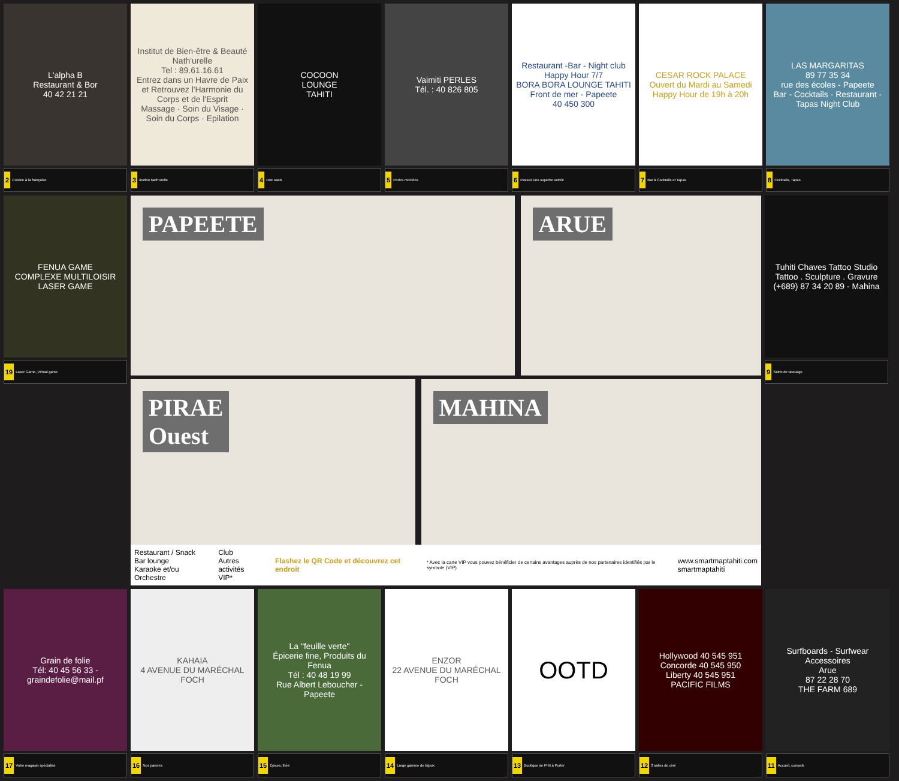L'alpha B
Restaurant & Bor
40 42 21 21
2 Cuisine à la française
Institut de Bien-être & Beauté Nath'urelle
Tel : 89.61.16.61
Entrez dans un Havre de Paix et Retrouvez l'Harmonie du Corps et de l'Esprit
Massage · Soin du Visage · Soin du Corps · Epilation
3 Institut Nath'urelle
COCOON
LOUNGE
TAHITI
4 Une oasis
Vaimiti PERLES
Tél. : 40 826 805
5 Perles montées
Restaurant -Bar - Night club
Happy Hour 7/7
BORA BORA LOUNGE TAHITI
Front de mer - Papeete
40 450 300
6 Passez une superbe soirée
CESAR ROCK PALACE
Ouvert du Mardi au Samedi
Happy Hour de 19h à 20h
7 Bar à Cocktails et Tapas
LAS MARGARITAS
89 77 35 34
rue des écoles - Papeete
Bar - Cocktails - Restaurant - Tapas Night Club
8 Cocktails, Tapas
FENUA GAME
COMPLEXE MULTILOISIR
LASER GAME
19 Laser Game, Virtual game
PAPEETE ARUE
PIRAE
Ouest
MAHINA
Restaurant / Snack
Bar lounge
Karaoke et/ou Orchestre
Club
Autres activités
VIP*
Flashez le QR Code et découvrez cet endroit
* Avec la carte VIP vous pouvez bénéficier de certains avantages auprès de nos partenaires identifiés par le symbole (VIP)
www.smartmaptahiti.com
smartmaptahiti
Tuhiti Chaves Tattoo Studio
Tattoo . Sculpture . Gravure
(+689) 87 34 20 89 - Mahina
9 Salon de tatouage
Grain de folie
Tél: 40 45 56 33 - graindefolie@mail.pf
17 Votre magasin spécialisé
KAHAIA
4 AVENUE DU MARÉCHAL FOCH
16 Nos parures
La "feuille verte"
Épicerie fine, Produits du Fenua
Tél : 40 48 19 99
Rue Albert Leboucher - Papeete
15 Épices, thés
ENZOR
22 AVENUE DU MARÉCHAL FOCH
14 Large gamme de bijoux
OOTD
13 Boutique de Prêt à Porter
Hollywood 40 545 951
Concorde 40 545 950
Liberty 40 545 951
PACIFIC FILMS
12 3 salles de ciné
Surfboards - Surfwear
Accessoires
Arue
87 22 28 70
THE FARM 689
11 Accueil, conseils